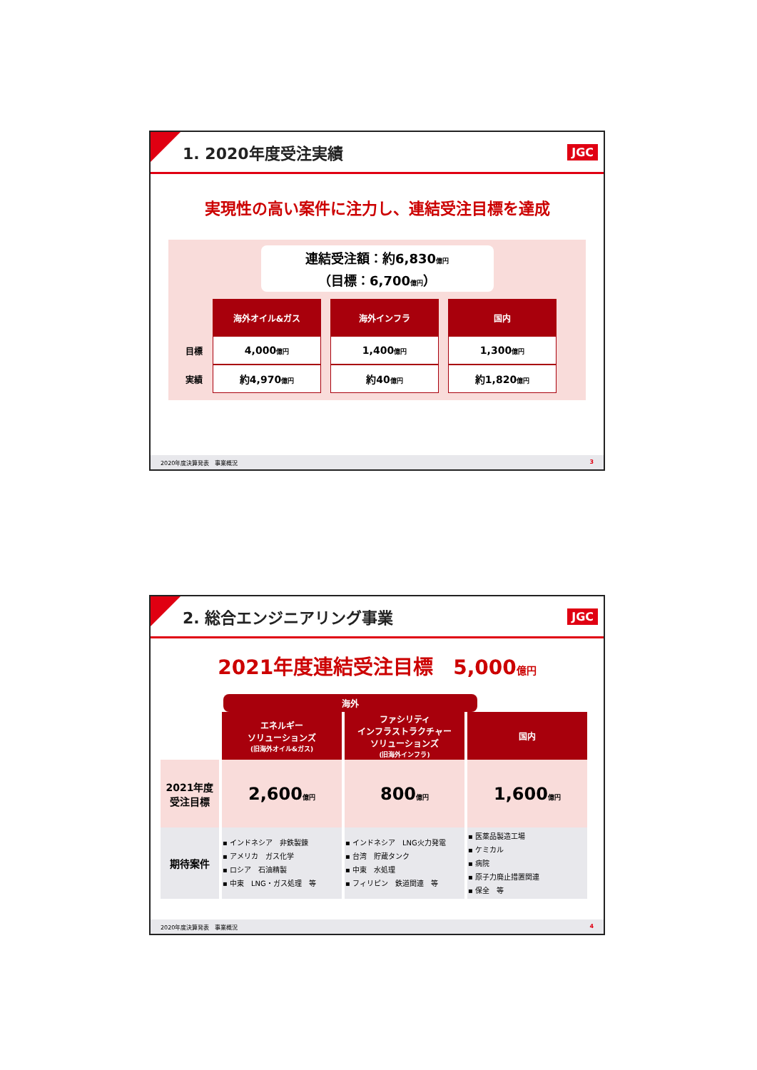1. 2020年度受注実績
JGC
実現性の高い案件に注力し、連結受注目標を達成
連結受注額：約6,830億円
（目標：6,700億円）
| | 海外オイル&ガス | 海外インフラ | 国内 |
| --- | --- | --- | --- |
| 目標 | 4,000 億円 | 1,400 億円 | 1,300 億円 |
| 実績 | 約4,970 億円 | 約40 億円 | 約1,820 億円 |
2020年度決算発表　事業概況 3
2. 総合エンジニアリング事業
JGC
2021年度連結受注目標　5,000億円
海外
| | エネルギー ソリューションズ (旧海外オイル&ガス) | ファシリティ インフラストラクチャー ソリューションズ (旧海外インフラ) | 国内 |
| --- | --- | --- | --- |
| 2021年度 受注目標 | 2,600 億円 | 800 億円 | 1,600 億円 |
| 期待案件 | ▪ インドネシア 非鉄製錬 ▪ アメリカ ガス化学 ▪ ロシア 石油精製 ▪ 中東 LNG・ガス処理 等 | ▪ インドネシア LNG火力発電 ▪ 台湾 貯蔵タンク ▪ 中東 水処理 ▪ フィリピン 鉄道関連 等 | ▪ 医薬品製造工場 ▪ ケミカル ▪ 病院 ▪ 原子力廃止措置関連 ▪ 保全 等 |
2020年度決算発表　事業概況 4